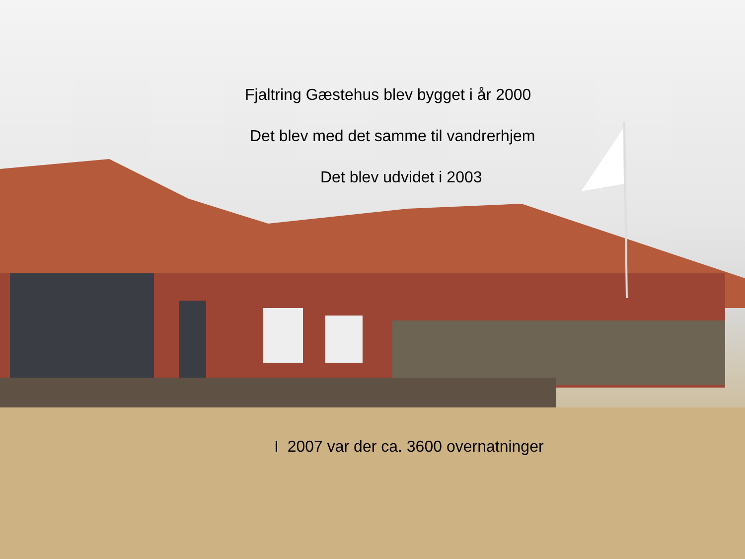Fjaltring Gæstehus blev bygget i år 2000
Det blev med det samme til vandrerhjem
Det blev udvidet i 2003
I 2007 var der ca. 3600 overnatninger